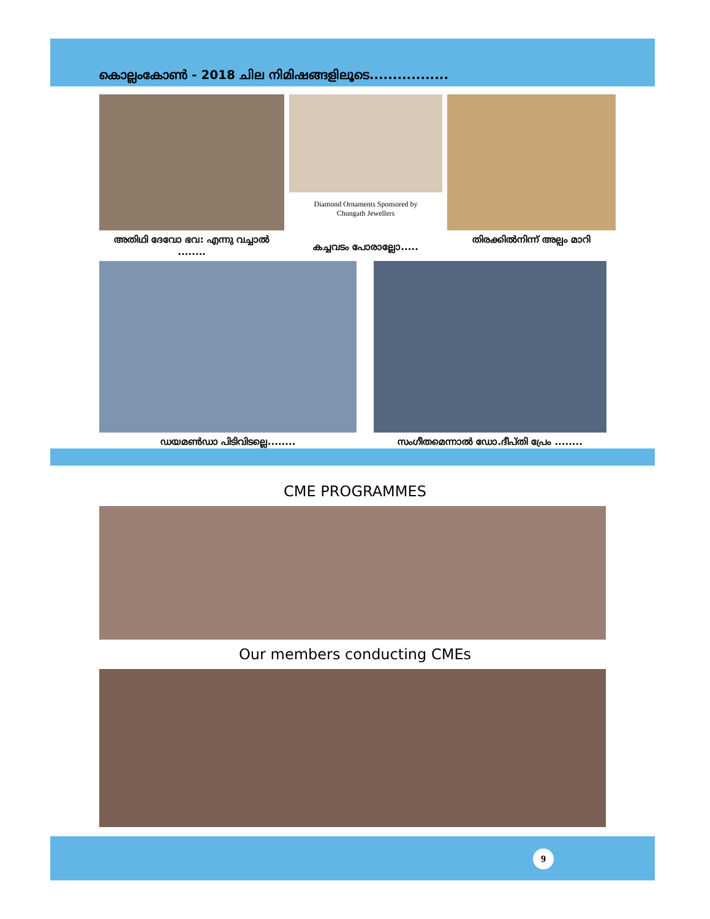കൊല്ലംകോൺ - 2018 ചില നിമിഷങ്ങളിലൂടെ.................
അതിഥി ദേവോ ഭവ: എന്നു വച്ചാൽ ........
Diamond Ornaments Sponsored by
Chungath Jewellers
കച്ചവടം പോരാല്ലോ.....
തിരക്കിൽനിന്ന് അല്പം മാറി
ഡയമൺഡാ പിടിവിടല്ലെ........ സംഗീതമെന്നാൽ ഡോ.ദീപ്തി പ്രേം ........
CME PROGRAMMES
Our members conducting CMEs
9